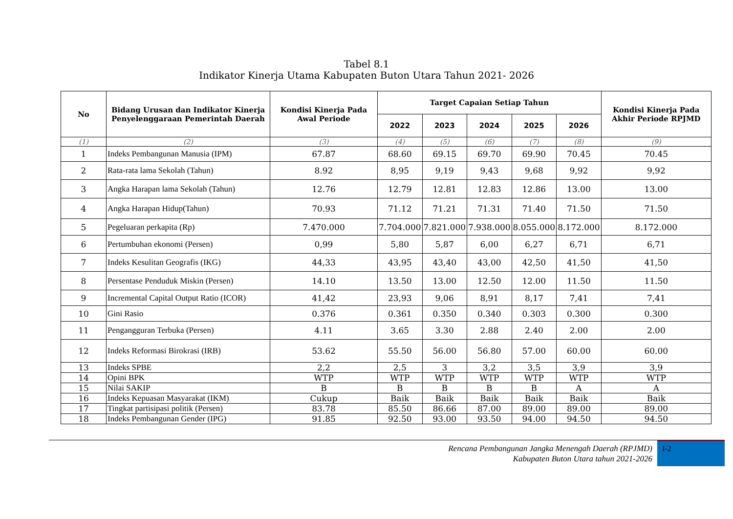Tabel 8.1
Indikator Kinerja Utama Kabupaten Buton Utara Tahun 2021- 2026
| No | Bidang Urusan dan Indikator Kinerja Penyelenggaraan Pemerintah Daerah | Kondisi Kinerja Pada Awal Periode | Target Capaian Setiap Tahun | | | | | Kondisi Kinerja Pada Akhir Periode RPJMD |
| --- | --- | --- | --- | --- | --- | --- | --- | --- |
| | | | 2022 | 2023 | 2024 | 2025 | 2026 | |
| (1) | (2) | (3) | (4) | (5) | (6) | (7) | (8) | (9) |
| 1 | Indeks Pembangunan Manusia (IPM) | 67.87 | 68.60 | 69.15 | 69.70 | 69.90 | 70.45 | 70.45 |
| 2 | Rata-rata lama Sekolah (Tahun) | 8.92 | 8,95 | 9,19 | 9,43 | 9,68 | 9,92 | 9,92 |
| 3 | Angka Harapan lama Sekolah (Tahun) | 12.76 | 12.79 | 12.81 | 12.83 | 12.86 | 13.00 | 13.00 |
| 4 | Angka Harapan Hidup(Tahun) | 70.93 | 71.12 | 71.21 | 71.31 | 71.40 | 71.50 | 71.50 |
| 5 | Pegeluaran perkapita (Rp) | 7.470.000 | 7.704.000 | 7.821.000 | 7.938.000 | 8.055.000 | 8.172.000 | 8.172.000 |
| 6 | Pertumbuhan ekonomi (Persen) | 0,99 | 5,80 | 5,87 | 6,00 | 6,27 | 6,71 | 6,71 |
| 7 | Indeks Kesulitan Geografis (IKG) | 44,33 | 43,95 | 43,40 | 43,00 | 42,50 | 41,50 | 41,50 |
| 8 | Persentase Penduduk Miskin (Persen) | 14.10 | 13.50 | 13.00 | 12.50 | 12.00 | 11.50 | 11.50 |
| 9 | Incremental Capital Output Ratio (ICOR) | 41,42 | 23,93 | 9,06 | 8,91 | 8,17 | 7,41 | 7,41 |
| 10 | Gini Rasio | 0.376 | 0.361 | 0.350 | 0.340 | 0.303 | 0.300 | 0.300 |
| 11 | Pengangguran Terbuka (Persen) | 4.11 | 3.65 | 3.30 | 2.88 | 2.40 | 2.00 | 2.00 |
| 12 | Indeks Reformasi Birokrasi (IRB) | 53.62 | 55.50 | 56.00 | 56.80 | 57.00 | 60.00 | 60.00 |
| 13 | Indeks SPBE | 2,2 | 2,5 | 3 | 3,2 | 3,5 | 3,9 | 3,9 |
| 14 | Opini BPK | WTP | WTP | WTP | WTP | WTP | WTP | WTP |
| 15 | Nilai SAKIP | B | B | B | B | B | A | A |
| 16 | Indeks Kepuasan Masyarakat (IKM) | Cukup | Baik | Baik | Baik | Baik | Baik | Baik |
| 17 | Tingkat partisipasi politik (Persen) | 83.78 | 85.50 | 86.66 | 87.00 | 89.00 | 89.00 | 89.00 |
| 18 | Indeks Pembangunan Gender (IPG) | 91.85 | 92.50 | 93.00 | 93.50 | 94.00 | 94.50 | 94.50 |
Rencana Pembangunan Jangka Menengah Daerah (RPJMD)
Kabupaten Buton Utara tahun 2021-2026
I-2